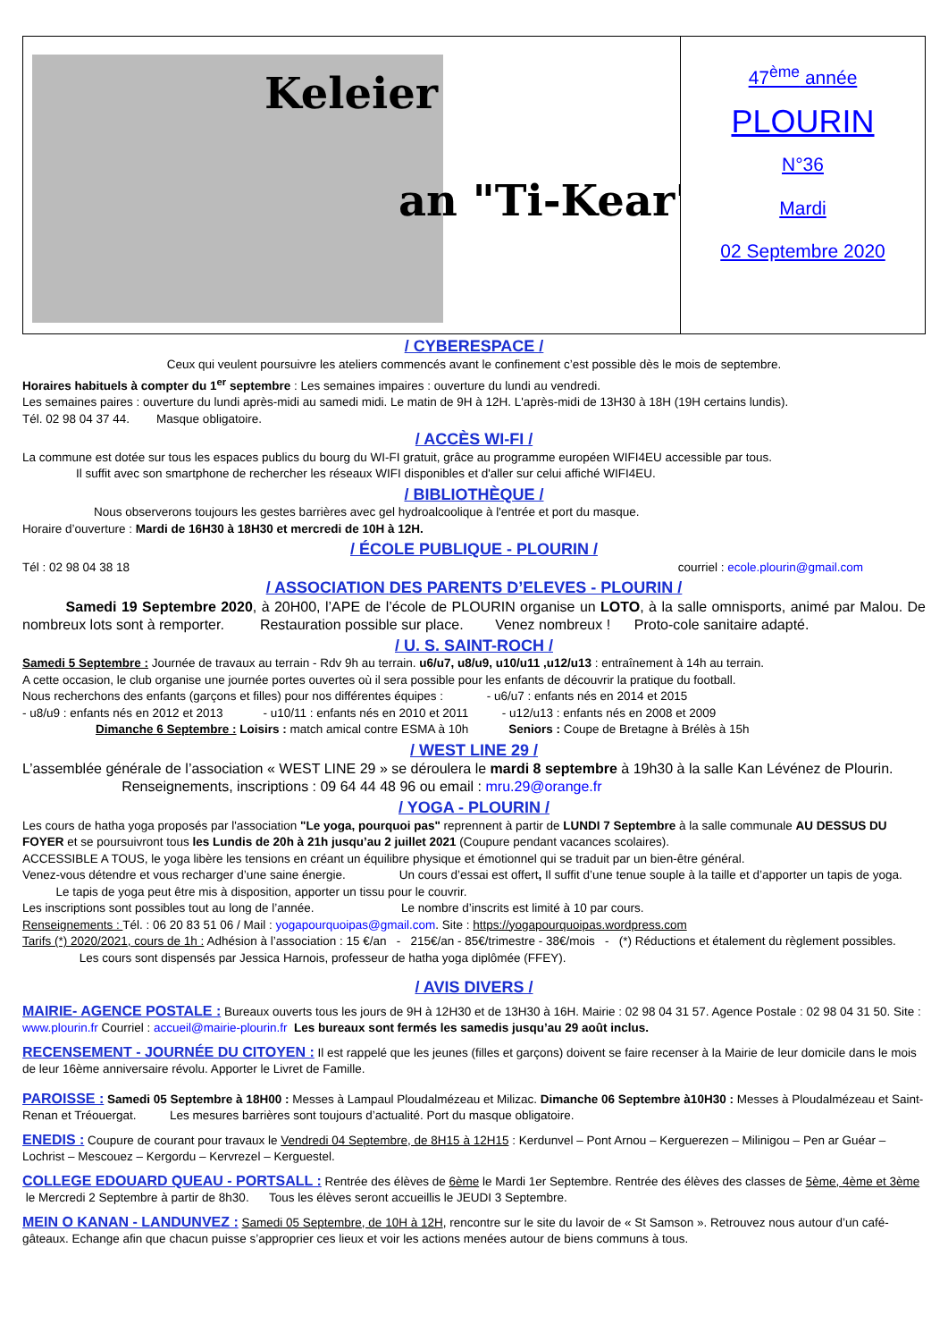Keleier
an "Ti-Kear"
47<sup>ème</sup> année
PLOURIN
N°36
Mardi
02 Septembre 2020
/ CYBERESPACE /
Ceux qui veulent poursuivre les ateliers commencés avant le confinement c’est possible dès le mois de septembre.
Horaires habituels à compter du 1<sup>er</sup> septembre : Les semaines impaires : ouverture du lundi au vendredi.
Les semaines paires : ouverture du lundi après-midi au samedi midi. Le matin de 9H à 12H. L'après-midi de 13H30 à 18H (19H certains lundis).
Tél. 02 98 04 37 44. Masque obligatoire.
/ ACCÈS WI-FI /
La commune est dotée sur tous les espaces publics du bourg du WI-FI gratuit, grâce au programme européen WIFI4EU accessible par tous.
Il suffit avec son smartphone de rechercher les réseaux WIFI disponibles et d'aller sur celui affiché WIFI4EU.
/ BIBLIOTHÈQUE /
Nous observerons toujours les gestes barrières avec gel hydroalcoolique à l'entrée et port du masque.
Horaire d’ouverture : Mardi de 16H30 à 18H30 et mercredi de 10H à 12H.
/ ÉCOLE PUBLIQUE - PLOURIN /
Tél : 02 98 04 38 18 courriel : ecole.plourin@gmail.com
/ ASSOCIATION DES PARENTS D’ELEVES - PLOURIN /
Samedi 19 Septembre 2020, à 20H00, l’APE de l’école de PLOURIN organise un LOTO, à la salle omnisports, animé par Malou. De nombreux lots sont à remporter. Restauration possible sur place. Venez nombreux ! Proto-cole sanitaire adapté.
/ U. S. SAINT-ROCH /
Samedi 5 Septembre : Journée de travaux au terrain - Rdv 9h au terrain. u6/u7, u8/u9, u10/u11 ,u12/u13 : entraînement à 14h au terrain.
A cette occasion, le club organise une journée portes ouvertes où il sera possible pour les enfants de découvrir la pratique du football.
Nous recherchons des enfants (garçons et filles) pour nos différentes équipes : - u6/u7 : enfants nés en 2014 et 2015
- u8/u9 : enfants nés en 2012 et 2013 - u10/11 : enfants nés en 2010 et 2011 - u12/u13 : enfants nés en 2008 et 2009
Dimanche 6 Septembre : Loisirs : match amical contre ESMA à 10h Seniors : Coupe de Bretagne à Brélès à 15h
/ WEST LINE 29 /
L’assemblée générale de l’association « WEST LINE 29 » se déroulera le mardi 8 septembre à 19h30 à la salle Kan Lévénez de Plourin. Renseignements, inscriptions : 09 64 44 48 96 ou email : mru.29@orange.fr
/ YOGA - PLOURIN /
Les cours de hatha yoga proposés par l'association "Le yoga, pourquoi pas" reprennent à partir de LUNDI 7 Septembre à la salle communale AU DESSUS DU FOYER et se poursuivront tous les Lundis de 20h à 21h jusqu’au 2 juillet 2021 (Coupure pendant vacances scolaires).
ACCESSIBLE A TOUS, le yoga libère les tensions en créant un équilibre physique et émotionnel qui se traduit par un bien-être général.
Venez-vous détendre et vous recharger d’une saine énergie. Un cours d’essai est offert, Il suffit d’une tenue souple à la taille et d’apporter un tapis de yoga. Le tapis de yoga peut être mis à disposition, apporter un tissu pour le couvrir.
Les inscriptions sont possibles tout au long de l’année. Le nombre d’inscrits est limité à 10 par cours.
Renseignements : Tél. : 06 20 83 51 06 / Mail : yogapourquoipas@gmail.com. Site : https://yogapourquoipas.wordpress.com
Tarifs (*) 2020/2021, cours de 1h : Adhésion à l’association : 15 €/an - 215€/an - 85€/trimestre - 38€/mois - (*) Réductions et étalement du règlement possibles. Les cours sont dispensés par Jessica Harnois, professeur de hatha yoga diplômée (FFEY).
/ AVIS DIVERS /
MAIRIE- AGENCE POSTALE : Bureaux ouverts tous les jours de 9H à 12H30 et de 13H30 à 16H. Mairie : 02 98 04 31 57. Agence Postale : 02 98 04 31 50. Site : www.plourin.fr Courriel : accueil@mairie-plourin.fr Les bureaux sont fermés les samedis jusqu’au 29 août inclus.
RECENSEMENT - JOURNÉE DU CITOYEN : Il est rappelé que les jeunes (filles et garçons) doivent se faire recenser à la Mairie de leur domicile dans le mois de leur 16ème anniversaire révolu. Apporter le Livret de Famille.
PAROISSE : Samedi 05 Septembre à 18H00 : Messes à Lampaul Ploudalmézeau et Milizac. Dimanche 06 Septembre à10H30 : Messes à Ploudalmézeau et Saint-Renan et Tréouergat. Les mesures barrières sont toujours d’actualité. Port du masque obligatoire.
ENEDIS : Coupure de courant pour travaux le Vendredi 04 Septembre, de 8H15 à 12H15 : Kerdunvel – Pont Arnou – Kerguerezen – Milinigou – Pen ar Guéar – Lochrist – Mescouez – Kergordu – Kervrezel – Kerguestel.
COLLEGE EDOUARD QUEAU - PORTSALL : Rentrée des élèves de 6ème le Mardi 1er Septembre. Rentrée des élèves des classes de 5ème, 4ème et 3ème le Mercredi 2 Septembre à partir de 8h30. Tous les élèves seront accueillis le JEUDI 3 Septembre.
MEIN O KANAN - LANDUNVEZ : Samedi 05 Septembre, de 10H à 12H, rencontre sur le site du lavoir de « St Samson ». Retrouvez nous autour d’un café-gâteaux. Echange afin que chacun puisse s’approprier ces lieux et voir les actions menées autour de biens communs à tous.